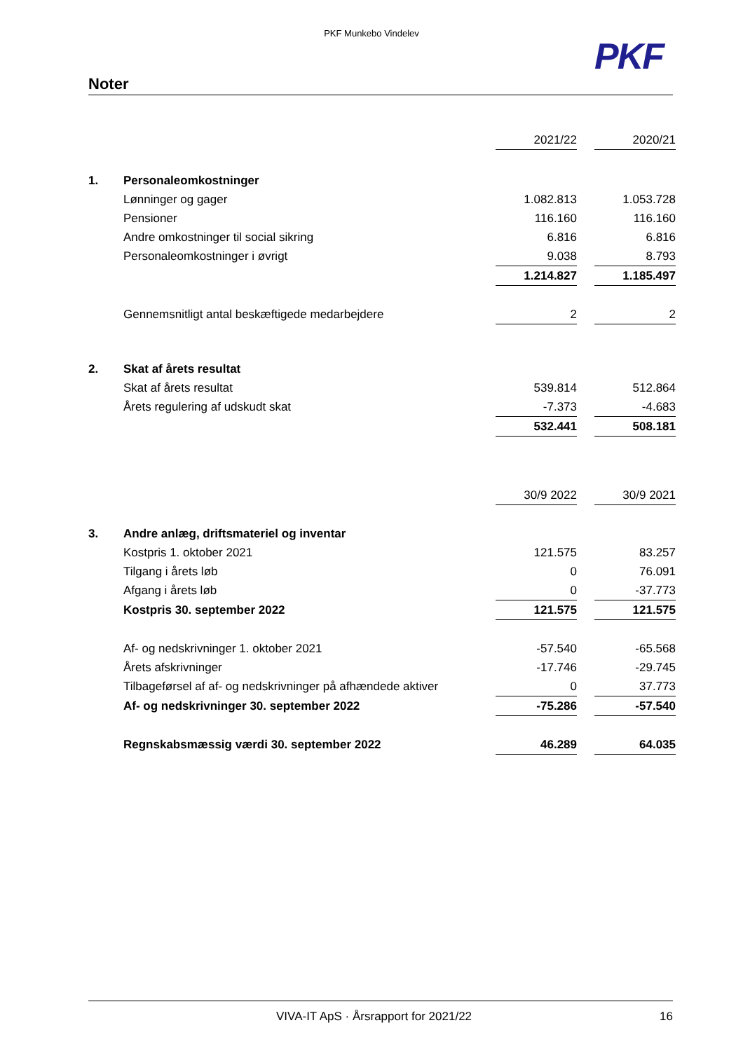PKF Munkebo Vindelev
PKF
Noter
| | | 2021/22 | | 2020/21 |
| 1. | Personaleomkostninger | | | |
| | Lønninger og gager | 1.082.813 | | 1.053.728 |
| | Pensioner | 116.160 | | 116.160 |
| | Andre omkostninger til social sikring | 6.816 | | 6.816 |
| | Personaleomkostninger i øvrigt | 9.038 | | 8.793 |
| | | 1.214.827 | | 1.185.497 |
| | Gennemsnitligt antal beskæftigede medarbejdere | 2 | | 2 |
| 2. | Skat af årets resultat | | | |
| | Skat af årets resultat | 539.814 | | 512.864 |
| | Årets regulering af udskudt skat | -7.373 | | -4.683 |
| | | 532.441 | | 508.181 |
| | | 30/9 2022 | | 30/9 2021 |
| 3. | Andre anlæg, driftsmateriel og inventar | | | |
| | Kostpris 1. oktober 2021 | 121.575 | | 83.257 |
| | Tilgang i årets løb | 0 | | 76.091 |
| | Afgang i årets løb | 0 | | -37.773 |
| | Kostpris 30. september 2022 | 121.575 | | 121.575 |
| | Af- og nedskrivninger 1. oktober 2021 | -57.540 | | -65.568 |
| | Årets afskrivninger | -17.746 | | -29.745 |
| | Tilbageførsel af af- og nedskrivninger på afhændede aktiver | 0 | | 37.773 |
| | Af- og nedskrivninger 30. september 2022 | -75.286 | | -57.540 |
| | Regnskabsmæssig værdi 30. september 2022 | 46.289 | | 64.035 |
VIVA-IT ApS · Årsrapport for 2021/22 16